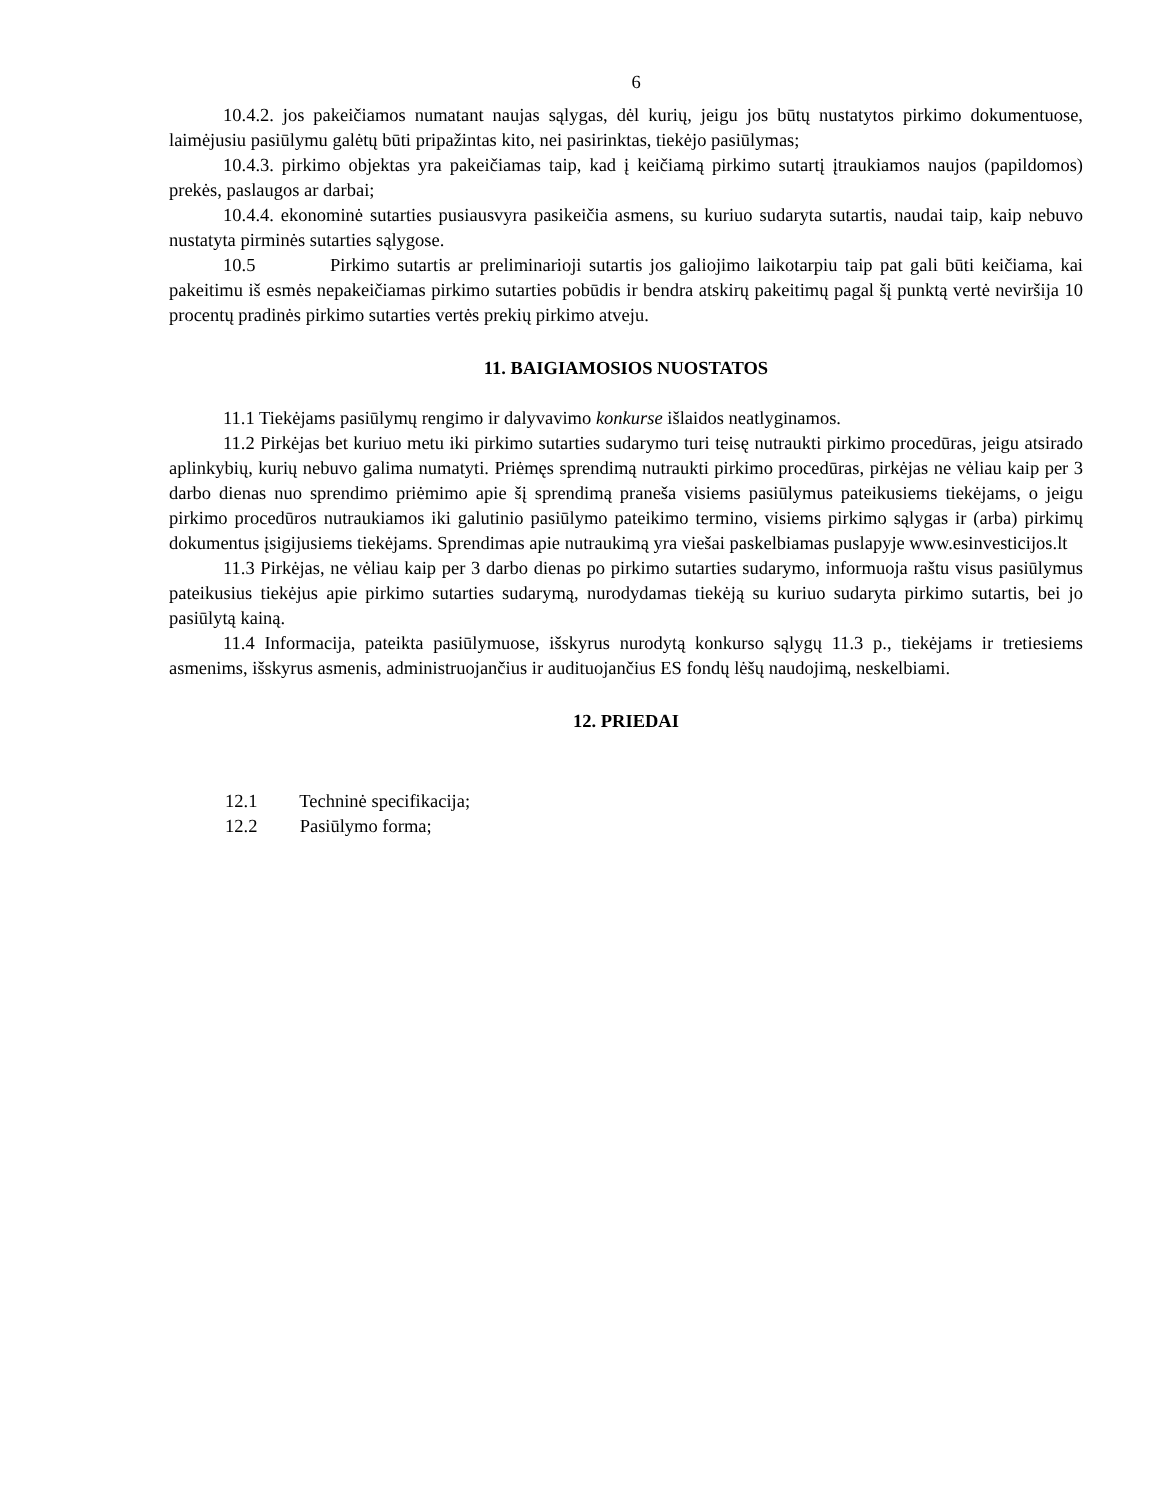6
10.4.2. jos pakeičiamos numatant naujas sąlygas, dėl kurių, jeigu jos būtų nustatytos pirkimo dokumentuose, laimėjusiu pasiūlymu galėtų būti pripažintas kito, nei pasirinktas, tiekėjo pasiūlymas;
10.4.3. pirkimo objektas yra pakeičiamas taip, kad į keičiamą pirkimo sutartį įtraukiamos naujos (papildomos) prekės, paslaugos ar darbai;
10.4.4. ekonominė sutarties pusiausvyra pasikeičia asmens, su kuriuo sudaryta sutartis, naudai taip, kaip nebuvo nustatyta pirminės sutarties sąlygose.
10.5 Pirkimo sutartis ar preliminarioji sutartis jos galiojimo laikotarpiu taip pat gali būti keičiama, kai pakeitimu iš esmės nepakeičiamas pirkimo sutarties pobūdis ir bendra atskirų pakeitimų pagal šį punktą vertė neviršija 10 procentų pradinės pirkimo sutarties vertės prekių pirkimo atveju.
11. BAIGIAMOSIOS NUOSTATOS
11.1 Tiekėjams pasiūlymų rengimo ir dalyvavimo konkurse išlaidos neatlyginamos.
11.2 Pirkėjas bet kuriuo metu iki pirkimo sutarties sudarymo turi teisę nutraukti pirkimo procedūras, jeigu atsirado aplinkybių, kurių nebuvo galima numatyti. Priėmęs sprendimą nutraukti pirkimo procedūras, pirkėjas ne vėliau kaip per 3 darbo dienas nuo sprendimo priėmimo apie šį sprendimą praneša visiems pasiūlymus pateikusiems tiekėjams, o jeigu pirkimo procedūros nutraukiamos iki galutinio pasiūlymo pateikimo termino, visiems pirkimo sąlygas ir (arba) pirkimų dokumentus įsigijusiems tiekėjams. Sprendimas apie nutraukimą yra viešai paskelbiamas puslapyje www.esinvesticijos.lt
11.3 Pirkėjas, ne vėliau kaip per 3 darbo dienas po pirkimo sutarties sudarymo, informuoja raštu visus pasiūlymus pateikusius tiekėjus apie pirkimo sutarties sudarymą, nurodydamas tiekėją su kuriuo sudaryta pirkimo sutartis, bei jo pasiūlytą kainą.
11.4 Informacija, pateikta pasiūlymuose, išskyrus nurodytą konkurso sąlygų 11.3 p., tiekėjams ir tretiesiems asmenims, išskyrus asmenis, administruojančius ir audituojančius ES fondų lėšų naudojimą, neskelbiami.
12. PRIEDAI
12.1 Techninė specifikacija;
12.2 Pasiūlymo forma;